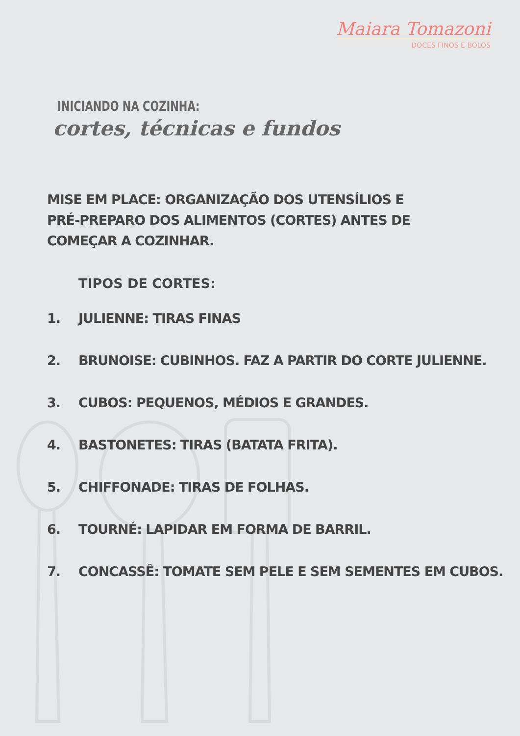Maiara Tomazoni
DOCES FINOS E BOLOS
INICIANDO NA COZINHA:
cortes, técnicas e fundos
MISE EM PLACE: ORGANIZAÇÃO DOS UTENSÍLIOS E PRÉ-PREPARO DOS ALIMENTOS (CORTES) ANTES DE COMEÇAR A COZINHAR.
TIPOS DE CORTES:
1. JULIENNE: TIRAS FINAS
2. BRUNOISE: CUBINHOS. FAZ A PARTIR DO CORTE JULIENNE.
3. CUBOS: PEQUENOS, MÉDIOS E GRANDES.
4. BASTONETES: TIRAS (BATATA FRITA).
5. CHIFFONADE: TIRAS DE FOLHAS.
6. TOURNÉ: LAPIDAR EM FORMA DE BARRIL.
7. CONCASSÊ: TOMATE SEM PELE E SEM SEMENTES EM CUBOS.